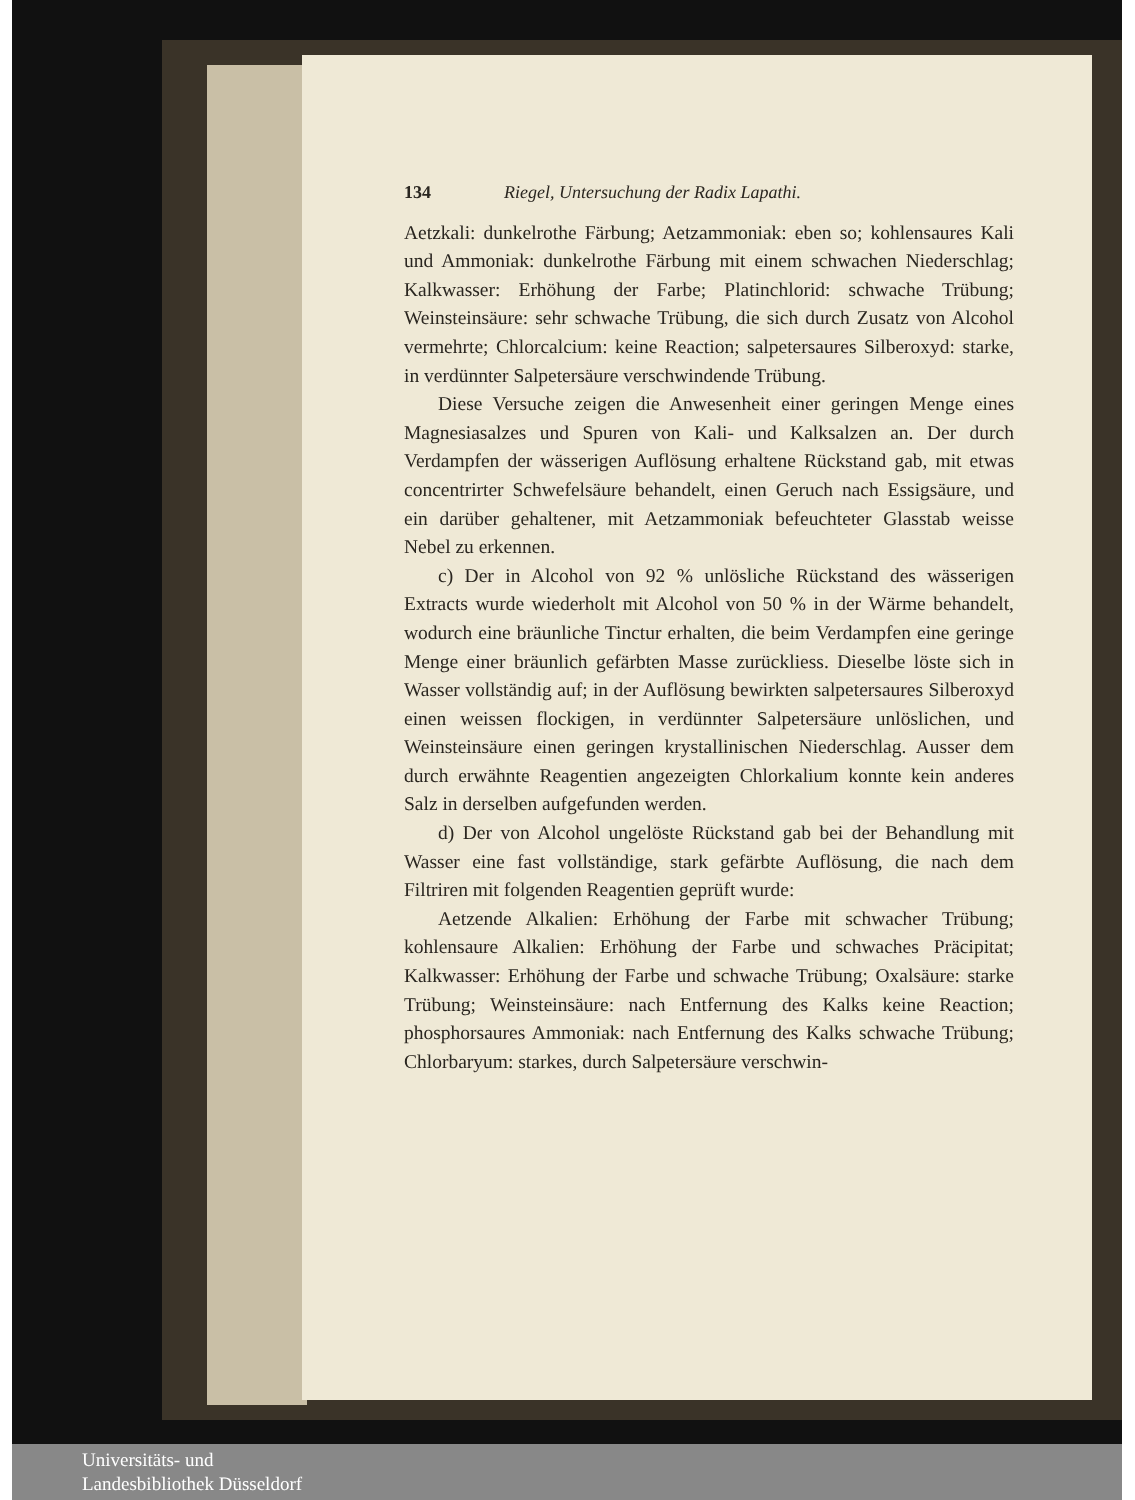134 Riegel, Untersuchung der Radix Lapathi.
Aetzkali: dunkelrothe Färbung; Aetzammoniak: eben so; kohlensaures Kali und Ammoniak: dunkelrothe Färbung mit einem schwachen Niederschlag; Kalkwasser: Erhöhung der Farbe; Platinchlorid: schwache Trübung; Weinsteinsäure: sehr schwache Trübung, die sich durch Zusatz von Alcohol vermehrte; Chlorcalcium: keine Reaction; salpetersaures Silberoxyd: starke, in verdünnter Salpetersäure verschwindende Trübung.
Diese Versuche zeigen die Anwesenheit einer geringen Menge eines Magnesiasalzes und Spuren von Kali- und Kalksalzen an. Der durch Verdampfen der wässerigen Auflösung erhaltene Rückstand gab, mit etwas concentrirter Schwefelsäure behandelt, einen Geruch nach Essigsäure, und ein darüber gehaltener, mit Aetzammoniak befeuchteter Glasstab weisse Nebel zu erkennen.
c) Der in Alcohol von 92 % unlösliche Rückstand des wässerigen Extracts wurde wiederholt mit Alcohol von 50 % in der Wärme behandelt, wodurch eine bräunliche Tinctur erhalten, die beim Verdampfen eine geringe Menge einer bräunlich gefärbten Masse zurückliess. Dieselbe löste sich in Wasser vollständig auf; in der Auflösung bewirkten salpetersaures Silberoxyd einen weissen flockigen, in verdünnter Salpetersäure unlöslichen, und Weinsteinsäure einen geringen krystallinischen Niederschlag. Ausser dem durch erwähnte Reagentien angezeigten Chlorkalium konnte kein anderes Salz in derselben aufgefunden werden.
d) Der von Alcohol ungelöste Rückstand gab bei der Behandlung mit Wasser eine fast vollständige, stark gefärbte Auflösung, die nach dem Filtriren mit folgenden Reagentien geprüft wurde:
Aetzende Alkalien: Erhöhung der Farbe mit schwacher Trübung; kohlensaure Alkalien: Erhöhung der Farbe und schwaches Präcipitat; Kalkwasser: Erhöhung der Farbe und schwache Trübung; Oxalsäure: starke Trübung; Weinsteinsäure: nach Entfernung des Kalks keine Reaction; phosphorsaures Ammoniak: nach Entfernung des Kalks schwache Trübung; Chlorbaryum: starkes, durch Salpetersäure verschwin-
Universitäts- und
Landesbibliothek Düsseldorf